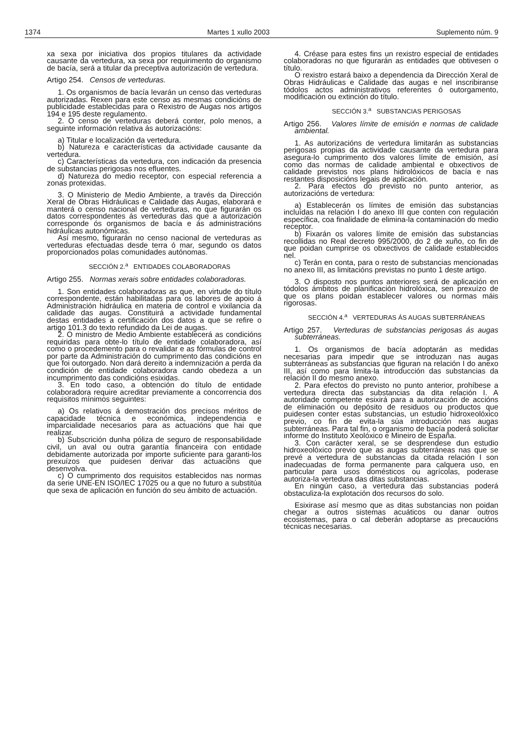1374 Martes 1 xullo 2003 Suplemento núm. 9
xa sexa por iniciativa dos propios titulares da actividade causante da vertedura, xa sexa por requirimento do organismo de bacía, será a titular da preceptiva autorización de vertedura.
Artigo 254. Censos de verteduras.
1. Os organismos de bacía levarán un censo das verteduras autorizadas. Rexen para este censo as mesmas condicións de publicidade establecidas para o Rexistro de Augas nos artigos 194 e 195 deste regulamento.
2. O censo de verteduras deberá conter, polo menos, a seguinte información relativa ás autorizacións:
a) Titular e localización da vertedura.
b) Natureza e características da actividade causante da vertedura.
c) Características da vertedura, con indicación da presencia de substancias perigosas nos efluentes.
d) Natureza do medio receptor, con especial referencia a zonas protexidas.
3. O Ministerio de Medio Ambiente, a través da Dirección Xeral de Obras Hidráulicas e Calidade das Augas, elaborará e manterá o censo nacional de verteduras, no que figurarán os datos correspondentes ás verteduras das que a autorización corresponde ós organismos de bacía e ás administracións hidráulicas autonómicas.
Así mesmo, figurarán no censo nacional de verteduras as verteduras efectuadas desde terra ó mar, segundo os datos proporcionados polas comunidades autónomas.
SECCIÓN 2.<sup>a</sup> ENTIDADES COLABORADORAS
Artigo 255. Normas xerais sobre entidades colaboradoras.
1. Son entidades colaboradoras as que, en virtude do título correspondente, están habilitadas para os labores de apoio á Administración hidráulica en materia de control e vixilancia da calidade das augas. Constituirá a actividade fundamental destas entidades a certificación dos datos a que se refire o artigo 101.3 do texto refundido da Lei de augas.
2. O ministro de Medio Ambiente establecerá as condicións requiridas para obte-lo título de entidade colaboradora, así como o procedemento para o revalidar e as fórmulas de control por parte da Administración do cumprimento das condicións en que foi outorgado. Non dará dereito a indemnización a perda da condición de entidade colaboradora cando obedeza a un incumprimento das condicións esixidas.
3. En todo caso, a obtención do título de entidade colaboradora require acreditar previamente a concorrencia dos requisitos mínimos seguintes:
a) Os relativos á demostración dos precisos méritos de capacidade técnica e económica, independencia e imparcialidade necesarios para as actuacións que hai que realizar.
b) Subscrición dunha póliza de seguro de responsabilidade civil, un aval ou outra garantía financeira con entidade debidamente autorizada por importe suficiente para garanti-los prexuízos que puidesen derivar das actuacións que desenvolva.
c) O cumprimento dos requisitos establecidos nas normas da serie UNE-EN ISO/IEC 17025 ou a que no futuro a substitúa que sexa de aplicación en función do seu ámbito de actuación.
4. Créase para estes fins un rexistro especial de entidades colaboradoras no que figurarán as entidades que obtivesen o título.
O rexistro estará baixo a dependencia da Dirección Xeral de Obras Hidráulicas e Calidade das augas e nel inscribiranse tódolos actos administrativos referentes ó outorgamento, modificación ou extinción do título.
SECCIÓN 3.<sup>a</sup> SUBSTANCIAS PERIGOSAS
Artigo 256. Valores límite de emisión e normas de calidade ambiental.
1. As autorizacións de vertedura limitarán as substancias perigosas propias da actividade causante da vertedura para asegura-lo cumprimento dos valores límite de emisión, así como das normas de calidade ambiental e obxectivos de calidade previstos nos plans hidrolóxicos de bacía e nas restantes disposicións legais de aplicación.
2. Para efectos do previsto no punto anterior, as autorizacións de vertedura:
a) Establecerán os límites de emisión das substancias incluídas na relación I do anexo III que conten con regulación específica, coa finalidade de elimina-la contaminación do medio receptor.
b) Fixarán os valores límite de emisión das substancias recollidas no Real decreto 995/2000, do 2 de xuño, co fin de que poidan cumprirse os obxectivos de calidade establecidos nel.
c) Terán en conta, para o resto de substancias mencionadas no anexo III, as limitacións previstas no punto 1 deste artigo.
3. O disposto nos puntos anteriores será de aplicación en tódolos ámbitos de planificación hidrolóxica, sen prexuízo de que os plans poidan establecer valores ou normas máis rigorosas.
SECCIÓN 4.<sup>a</sup> VERTEDURAS ÁS AUGAS SUBTERRÁNEAS
Artigo 257. Verteduras de substancias perigosas ás augas subterráneas.
1. Os organismos de bacía adoptarán as medidas necesarias para impedir que se introduzan nas augas subterráneas as substancias que figuran na relación I do anexo III, así como para limita-la introducción das substancias da relación II do mesmo anexo.
2. Para efectos do previsto no punto anterior, prohíbese a vertedura directa das substancias da dita relación I. A autoridade competente esixirá para a autorización de accións de eliminación ou depósito de residuos ou productos que puidesen conter estas substancias, un estudio hidroxeolóxico previo, co fin de evita-la súa introducción nas augas subterráneas. Para tal fin, o organismo de bacía poderá solicitar informe do Instituto Xeolóxico e Mineiro de España.
3. Con carácter xeral, se se desprendese dun estudio hidroxeolóxico previo que as augas subterráneas nas que se prevé a vertedura de substancias da citada relación I son inadecuadas de forma permanente para calquera uso, en particular para usos domésticos ou agrícolas, poderase autoriza-la vertedura das ditas substancias.
En ningún caso, a vertedura das substancias poderá obstaculiza-la explotación dos recursos do solo.
Esixirase así mesmo que as ditas substancias non poidan chegar a outros sistemas acuáticos ou danar outros ecosistemas, para o cal deberán adoptarse as precaucións técnicas necesarias.